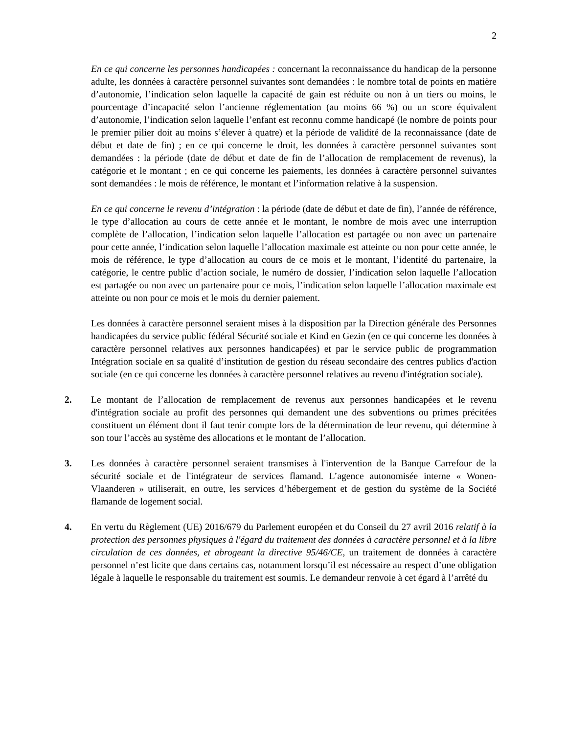2
En ce qui concerne les personnes handicapées : concernant la reconnaissance du handicap de la personne adulte, les données à caractère personnel suivantes sont demandées : le nombre total de points en matière d’autonomie, l’indication selon laquelle la capacité de gain est réduite ou non à un tiers ou moins, le pourcentage d’incapacité selon l’ancienne réglementation (au moins 66 %) ou un score équivalent d’autonomie, l’indication selon laquelle l’enfant est reconnu comme handicapé (le nombre de points pour le premier pilier doit au moins s’élever à quatre) et la période de validité de la reconnaissance (date de début et date de fin) ; en ce qui concerne le droit, les données à caractère personnel suivantes sont demandées : la période (date de début et date de fin de l’allocation de remplacement de revenus), la catégorie et le montant ; en ce qui concerne les paiements, les données à caractère personnel suivantes sont demandées : le mois de référence, le montant et l’information relative à la suspension.
En ce qui concerne le revenu d’intégration : la période (date de début et date de fin), l’année de référence, le type d’allocation au cours de cette année et le montant, le nombre de mois avec une interruption complète de l’allocation, l’indication selon laquelle l’allocation est partagée ou non avec un partenaire pour cette année, l’indication selon laquelle l’allocation maximale est atteinte ou non pour cette année, le mois de référence, le type d’allocation au cours de ce mois et le montant, l’identité du partenaire, la catégorie, le centre public d’action sociale, le numéro de dossier, l’indication selon laquelle l’allocation est partagée ou non avec un partenaire pour ce mois, l’indication selon laquelle l’allocation maximale est atteinte ou non pour ce mois et le mois du dernier paiement.
Les données à caractère personnel seraient mises à la disposition par la Direction générale des Personnes handicapées du service public fédéral Sécurité sociale et Kind en Gezin (en ce qui concerne les données à caractère personnel relatives aux personnes handicapées) et par le service public de programmation Intégration sociale en sa qualité d’institution de gestion du réseau secondaire des centres publics d'action sociale (en ce qui concerne les données à caractère personnel relatives au revenu d'intégration sociale).
2. Le montant de l’allocation de remplacement de revenus aux personnes handicapées et le revenu d'intégration sociale au profit des personnes qui demandent une des subventions ou primes précitées constituent un élément dont il faut tenir compte lors de la détermination de leur revenu, qui détermine à son tour l’accès au système des allocations et le montant de l’allocation.
3. Les données à caractère personnel seraient transmises à l'intervention de la Banque Carrefour de la sécurité sociale et de l'intégrateur de services flamand. L’agence autonomisée interne « Wonen-Vlaanderen » utiliserait, en outre, les services d’hébergement et de gestion du système de la Société flamande de logement social.
4. En vertu du Règlement (UE) 2016/679 du Parlement européen et du Conseil du 27 avril 2016 relatif à la protection des personnes physiques à l'égard du traitement des données à caractère personnel et à la libre circulation de ces données, et abrogeant la directive 95/46/CE, un traitement de données à caractère personnel n’est licite que dans certains cas, notamment lorsqu’il est nécessaire au respect d’une obligation légale à laquelle le responsable du traitement est soumis. Le demandeur renvoie à cet égard à l’arrêté du